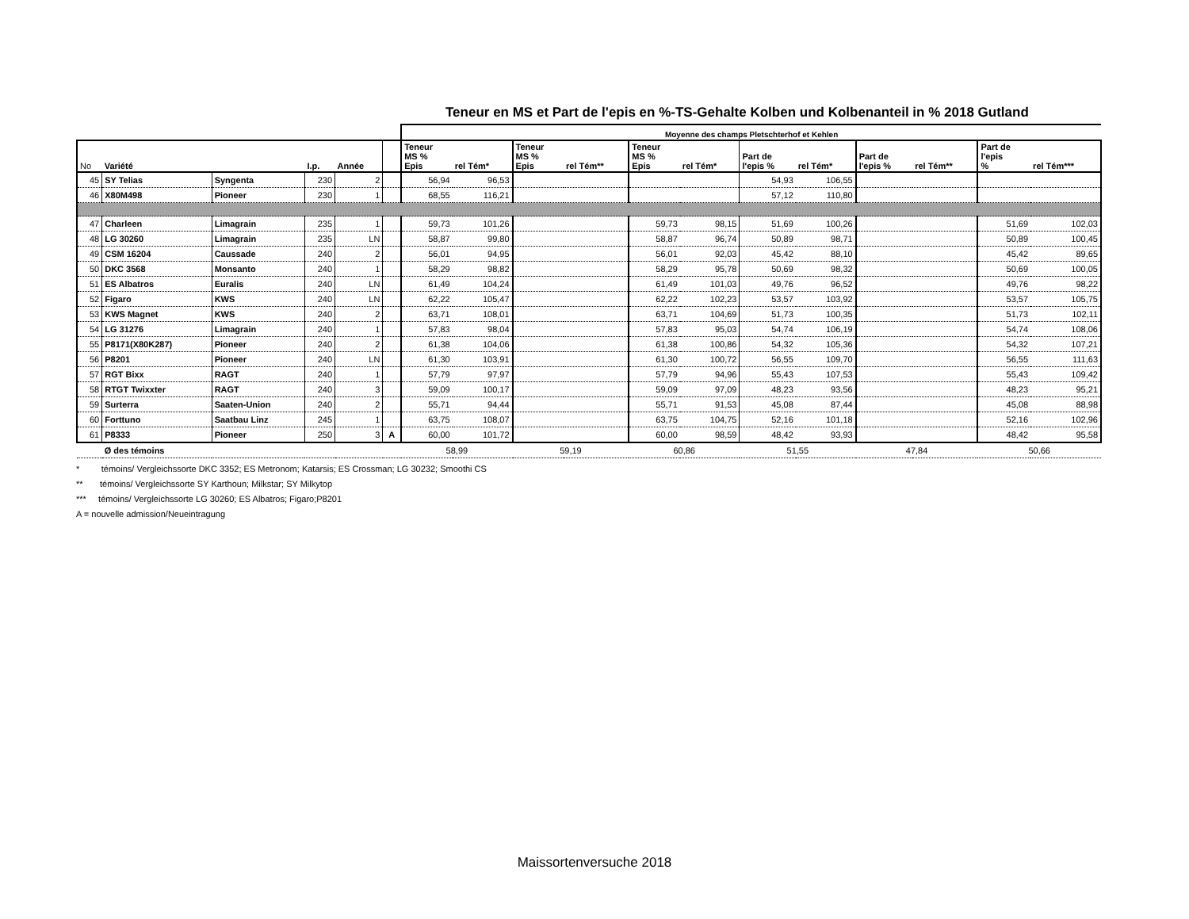Teneur en MS et Part de l'epis en %-TS-Gehalte Kolben und Kolbenanteil in % 2018 Gutland
| | | | | | | Moyenne des champs Pletschterhof et Kehlen | | | | | | | | | | | |
| --- | --- | --- | --- | --- | --- | --- | --- | --- | --- | --- | --- | --- | --- | --- | --- | --- | --- |
| No | Variété | | I.p. | Année | | Teneur MS % Epis | rel Tém* | Teneur MS % Epis | rel Tém** | Teneur MS % Epis | rel Tém* | Part de l'epis % | rel Tém* | Part de l'epis % | rel Tém** | Part de l'epis % | rel Tém*** |
| 45 | SY Telias | Syngenta | 230 | 2 | | 56,94 | 96,53 | | | | | 54,93 | 106,55 | | | | |
| 46 | X80M498 | Pioneer | 230 | 1 | | 68,55 | 116,21 | | | | | 57,12 | 110,80 | | | | |
| 47 | Charleen | Limagrain | 235 | 1 | | 59,73 | 101,26 | | | 59,73 | 98,15 | 51,69 | 100,26 | | | 51,69 | 102,03 |
| 48 | LG 30260 | Limagrain | 235 | LN | | 58,87 | 99,80 | | | 58,87 | 96,74 | 50,89 | 98,71 | | | 50,89 | 100,45 |
| 49 | CSM 16204 | Caussade | 240 | 2 | | 56,01 | 94,95 | | | 56,01 | 92,03 | 45,42 | 88,10 | | | 45,42 | 89,65 |
| 50 | DKC 3568 | Monsanto | 240 | 1 | | 58,29 | 98,82 | | | 58,29 | 95,78 | 50,69 | 98,32 | | | 50,69 | 100,05 |
| 51 | ES Albatros | Euralis | 240 | LN | | 61,49 | 104,24 | | | 61,49 | 101,03 | 49,76 | 96,52 | | | 49,76 | 98,22 |
| 52 | Figaro | KWS | 240 | LN | | 62,22 | 105,47 | | | 62,22 | 102,23 | 53,57 | 103,92 | | | 53,57 | 105,75 |
| 53 | KWS Magnet | KWS | 240 | 2 | | 63,71 | 108,01 | | | 63,71 | 104,69 | 51,73 | 100,35 | | | 51,73 | 102,11 |
| 54 | LG 31276 | Limagrain | 240 | 1 | | 57,83 | 98,04 | | | 57,83 | 95,03 | 54,74 | 106,19 | | | 54,74 | 108,06 |
| 55 | P8171(X80K287) | Pioneer | 240 | 2 | | 61,38 | 104,06 | | | 61,38 | 100,86 | 54,32 | 105,36 | | | 54,32 | 107,21 |
| 56 | P8201 | Pioneer | 240 | LN | | 61,30 | 103,91 | | | 61,30 | 100,72 | 56,55 | 109,70 | | | 56,55 | 111,63 |
| 57 | RGT Bixx | RAGT | 240 | 1 | | 57,79 | 97,97 | | | 57,79 | 94,96 | 55,43 | 107,53 | | | 55,43 | 109,42 |
| 58 | RTGT Twixxter | RAGT | 240 | 3 | | 59,09 | 100,17 | | | 59,09 | 97,09 | 48,23 | 93,56 | | | 48,23 | 95,21 |
| 59 | Surterra | Saaten-Union | 240 | 2 | | 55,71 | 94,44 | | | 55,71 | 91,53 | 45,08 | 87,44 | | | 45,08 | 88,98 |
| 60 | Forttuno | Saatbau Linz | 245 | 1 | | 63,75 | 108,07 | | | 63,75 | 104,75 | 52,16 | 101,18 | | | 52,16 | 102,96 |
| 61 | P8333 | Pioneer | 250 | 3 | A | 60,00 | 101,72 | | | 60,00 | 98,59 | 48,42 | 93,93 | | | 48,42 | 95,58 |
| | Ø des témoins | | | | | 58,99 | | 59,19 | | 60,86 | | 51,55 | | 47,84 | | 50,66 | |
* témoins/ Vergleichssorte DKC 3352; ES Metronom; Katarsis; ES Crossman; LG 30232; Smoothi CS
** témoins/ Vergleichssorte SY Karthoun; Milkstar; SY Milkytop
*** témoins/ Vergleichssorte LG 30260; ES Albatros; Figaro;P8201
A = nouvelle admission/Neueintragung
Maissortenversuche 2018